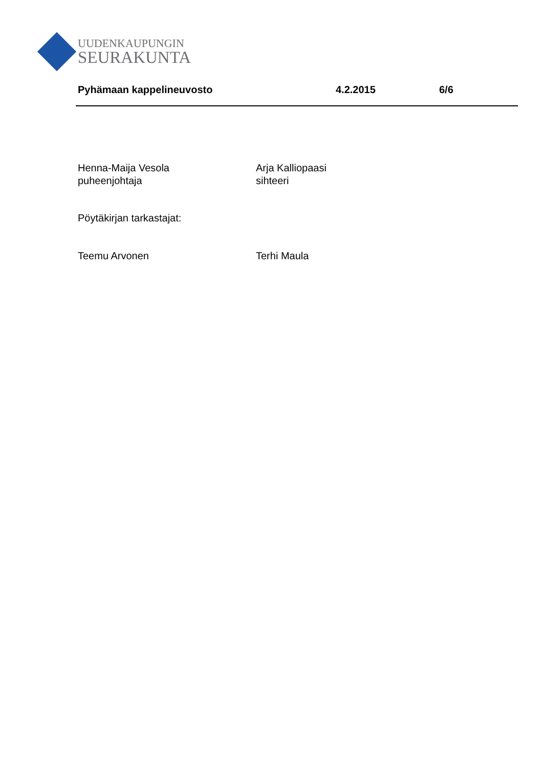UUDENKAUPUNGIN
SEURAKUNTA
Pyhämaan kappelineuvosto 4.2.2015 6/6
Henna-Maija Vesola
puheenjohtaja
Arja Kalliopaasi
sihteeri
Pöytäkirjan tarkastajat:
Teemu Arvonen Terhi Maula